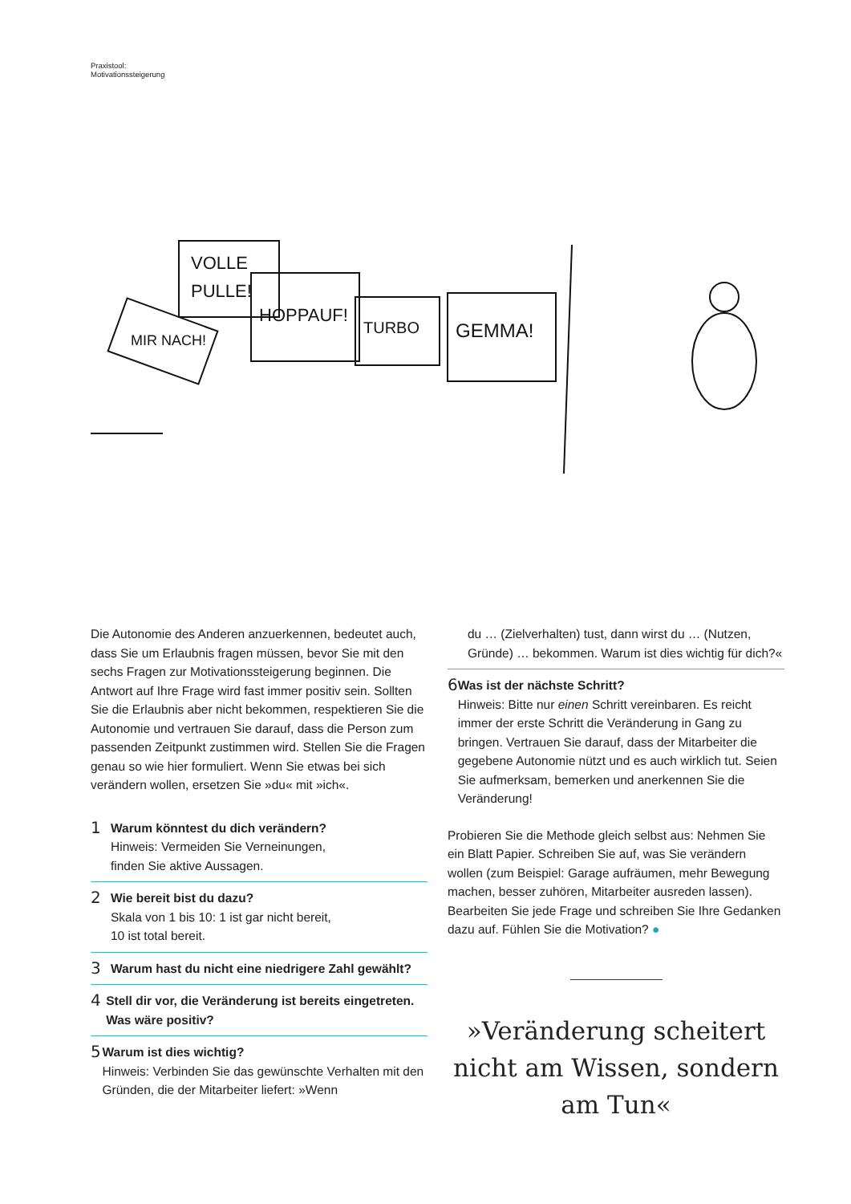Praxistool:
Motivationssteigerung
VOLLE
PULLE!
MIR NACH!
HOPPAUF!
TURBO
GEMMA!
Die Autonomie des Anderen anzuerkennen, bedeutet auch, dass Sie um Erlaubnis fragen müssen, bevor Sie mit den sechs Fragen zur Motivationssteigerung beginnen. Die Antwort auf Ihre Frage wird fast immer positiv sein. Sollten Sie die Erlaubnis aber nicht bekommen, respektieren Sie die Autonomie und vertrauen Sie darauf, dass die Person zum passenden Zeitpunkt zustimmen wird. Stellen Sie die Fragen genau so wie hier formuliert. Wenn Sie etwas bei sich verändern wollen, ersetzen Sie »du« mit »ich«.
1
Warum könntest du dich verändern?
Hinweis: Vermeiden Sie Verneinungen,
finden Sie aktive Aussagen.
2
Wie bereit bist du dazu?
Skala von 1 bis 10: 1 ist gar nicht bereit,
10 ist total bereit.
3
Warum hast du nicht eine niedrigere Zahl gewählt?
4
Stell dir vor, die Veränderung ist bereits eingetreten. Was wäre positiv?
5
Warum ist dies wichtig?
Hinweis: Verbinden Sie das gewünschte Verhalten mit den Gründen, die der Mitarbeiter liefert: »Wenn
du … (Zielverhalten) tust, dann wirst du … (Nutzen, Gründe) … bekommen. Warum ist dies wichtig für dich?«
6
Was ist der nächste Schritt?
Hinweis: Bitte nur einen Schritt vereinbaren. Es reicht immer der erste Schritt die Veränderung in Gang zu bringen. Vertrauen Sie darauf, dass der Mitarbeiter die gegebene Autonomie nützt und es auch wirklich tut. Seien Sie aufmerksam, bemerken und anerkennen Sie die Veränderung!
Probieren Sie die Methode gleich selbst aus: Nehmen Sie ein Blatt Papier. Schreiben Sie auf, was Sie verändern wollen (zum Beispiel: Garage aufräumen, mehr Bewegung machen, besser zuhören, Mitarbeiter ausreden lassen). Bearbeiten Sie jede Frage und schreiben Sie Ihre Gedanken dazu auf. Fühlen Sie die Motivation? ●
»Veränderung scheitert nicht am Wissen, sondern am Tun«